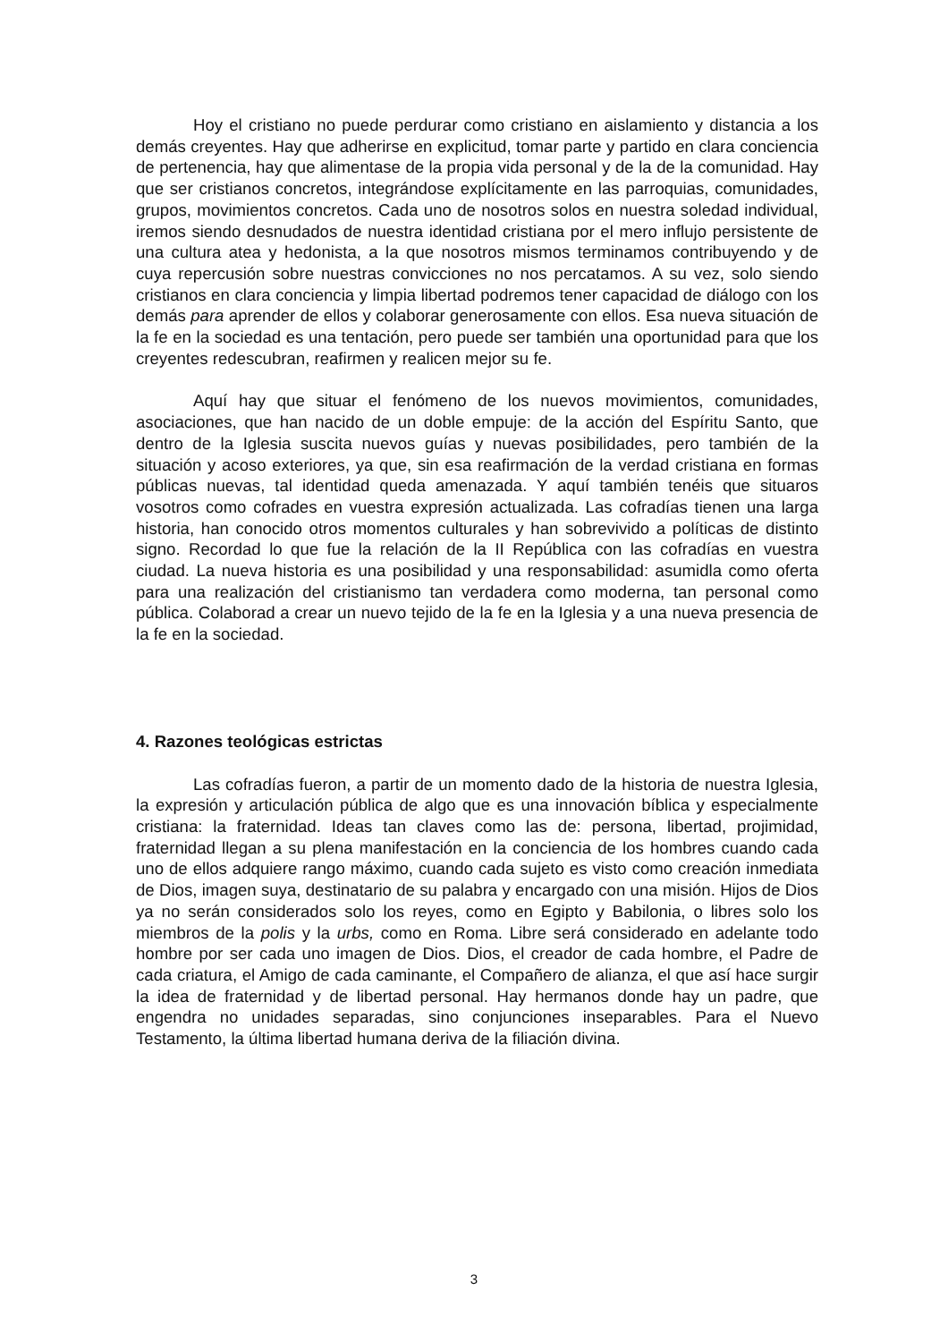Hoy el cristiano no puede perdurar como cristiano en aislamiento y distancia a los demás creyentes. Hay que adherirse en explicitud, tomar parte y partido en clara conciencia de pertenencia, hay que alimentase de la propia vida personal y de la de la comunidad. Hay que ser cristianos concretos, integrándose explícitamente en las parroquias, comunidades, grupos, movimientos concretos. Cada uno de nosotros solos en nuestra soledad individual, iremos siendo desnudados de nuestra identidad cristiana por el mero influjo persistente de una cultura atea y hedonista, a la que nosotros mismos terminamos contribuyendo y de cuya repercusión sobre nuestras convicciones no nos percatamos. A su vez, solo siendo cristianos en clara conciencia y limpia libertad podremos tener capacidad de diálogo con los demás para aprender de ellos y colaborar generosamente con ellos. Esa nueva situación de la fe en la sociedad es una tentación, pero puede ser también una oportunidad para que los creyentes redescubran, reafirmen y realicen mejor su fe.
Aquí hay que situar el fenómeno de los nuevos movimientos, comunidades, asociaciones, que han nacido de un doble empuje: de la acción del Espíritu Santo, que dentro de la Iglesia suscita nuevos guías y nuevas posibilidades, pero también de la situación y acoso exteriores, ya que, sin esa reafirmación de la verdad cristiana en formas públicas nuevas, tal identidad queda amenazada. Y aquí también tenéis que situaros vosotros como cofrades en vuestra expresión actualizada. Las cofradías tienen una larga historia, han conocido otros momentos culturales y han sobrevivido a políticas de distinto signo. Recordad lo que fue la relación de la II República con las cofradías en vuestra ciudad. La nueva historia es una posibilidad y una responsabilidad: asumidla como oferta para una realización del cristianismo tan verdadera como moderna, tan personal como pública. Colaborad a crear un nuevo tejido de la fe en la Iglesia y a una nueva presencia de la fe en la sociedad.
4. Razones teológicas estrictas
Las cofradías fueron, a partir de un momento dado de la historia de nuestra Iglesia, la expresión y articulación pública de algo que es una innovación bíblica y especialmente cristiana: la fraternidad. Ideas tan claves como las de: persona, libertad, projimidad, fraternidad llegan a su plena manifestación en la conciencia de los hombres cuando cada uno de ellos adquiere rango máximo, cuando cada sujeto es visto como creación inmediata de Dios, imagen suya, destinatario de su palabra y encargado con una misión. Hijos de Dios ya no serán considerados solo los reyes, como en Egipto y Babilonia, o libres solo los miembros de la polis y la urbs, como en Roma. Libre será considerado en adelante todo hombre por ser cada uno imagen de Dios. Dios, el creador de cada hombre, el Padre de cada criatura, el Amigo de cada caminante, el Compañero de alianza, el que así hace surgir la idea de fraternidad y de libertad personal. Hay hermanos donde hay un padre, que engendra no unidades separadas, sino conjunciones inseparables. Para el Nuevo Testamento, la última libertad humana deriva de la filiación divina.
3